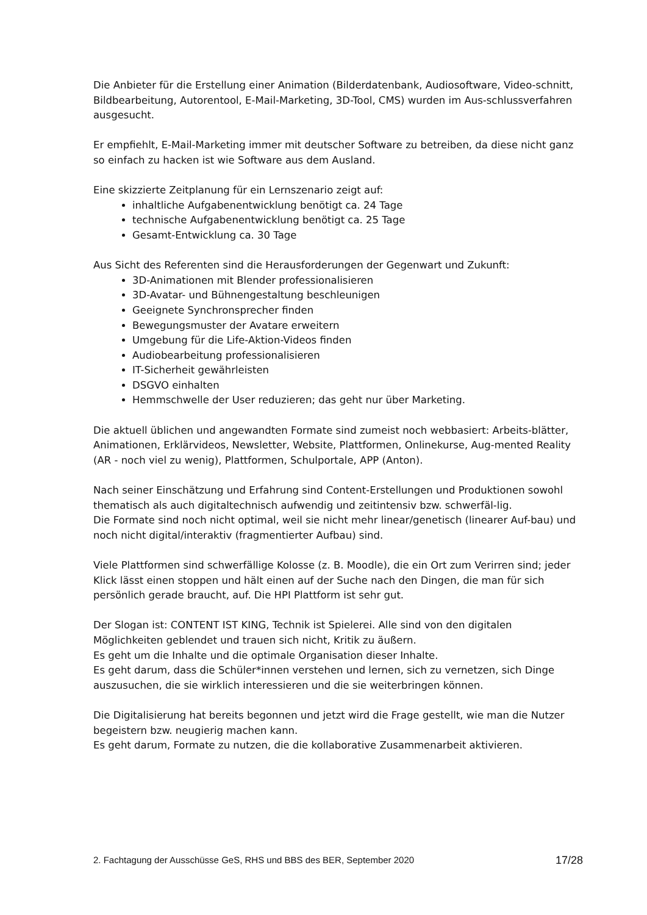Die Anbieter für die Erstellung einer Animation (Bilderdatenbank, Audiosoftware, Video-schnitt, Bildbearbeitung, Autorentool, E-Mail-Marketing, 3D-Tool, CMS) wurden im Aus-schlussverfahren ausgesucht.
Er empfiehlt, E-Mail-Marketing immer mit deutscher Software zu betreiben, da diese nicht ganz so einfach zu hacken ist wie Software aus dem Ausland.
Eine skizzierte Zeitplanung für ein Lernszenario zeigt auf:
inhaltliche Aufgabenentwicklung benötigt ca. 24 Tage
technische Aufgabenentwicklung benötigt ca. 25 Tage
Gesamt-Entwicklung ca. 30 Tage
Aus Sicht des Referenten sind die Herausforderungen der Gegenwart und Zukunft:
3D-Animationen mit Blender professionalisieren
3D-Avatar- und Bühnengestaltung beschleunigen
Geeignete Synchronsprecher finden
Bewegungsmuster der Avatare erweitern
Umgebung für die Life-Aktion-Videos finden
Audiobearbeitung professionalisieren
IT-Sicherheit gewährleisten
DSGVO einhalten
Hemmschwelle der User reduzieren; das geht nur über Marketing.
Die aktuell üblichen und angewandten Formate sind zumeist noch webbasiert: Arbeits-blätter, Animationen, Erklärvideos, Newsletter, Website, Plattformen, Onlinekurse, Aug-mented Reality (AR - noch viel zu wenig), Plattformen, Schulportale, APP (Anton).
Nach seiner Einschätzung und Erfahrung sind Content-Erstellungen und Produktionen sowohl thematisch als auch digitaltechnisch aufwendig und zeitintensiv bzw. schwerfäl-lig.
Die Formate sind noch nicht optimal, weil sie nicht mehr linear/genetisch (linearer Auf-bau) und noch nicht digital/interaktiv (fragmentierter Aufbau) sind.
Viele Plattformen sind schwerfällige Kolosse (z. B. Moodle), die ein Ort zum Verirren sind; jeder Klick lässt einen stoppen und hält einen auf der Suche nach den Dingen, die man für sich persönlich gerade braucht, auf. Die HPI Plattform ist sehr gut.
Der Slogan ist: CONTENT IST KING, Technik ist Spielerei. Alle sind von den digitalen Möglichkeiten geblendet und trauen sich nicht, Kritik zu äußern.
Es geht um die Inhalte und die optimale Organisation dieser Inhalte.
Es geht darum, dass die Schüler*innen verstehen und lernen, sich zu vernetzen, sich Dinge auszusuchen, die sie wirklich interessieren und die sie weiterbringen können.
Die Digitalisierung hat bereits begonnen und jetzt wird die Frage gestellt, wie man die Nutzer begeistern bzw. neugierig machen kann.
Es geht darum, Formate zu nutzen, die die kollaborative Zusammenarbeit aktivieren.
2. Fachtagung der Ausschüsse GeS, RHS und BBS des BER, September 2020 17/28